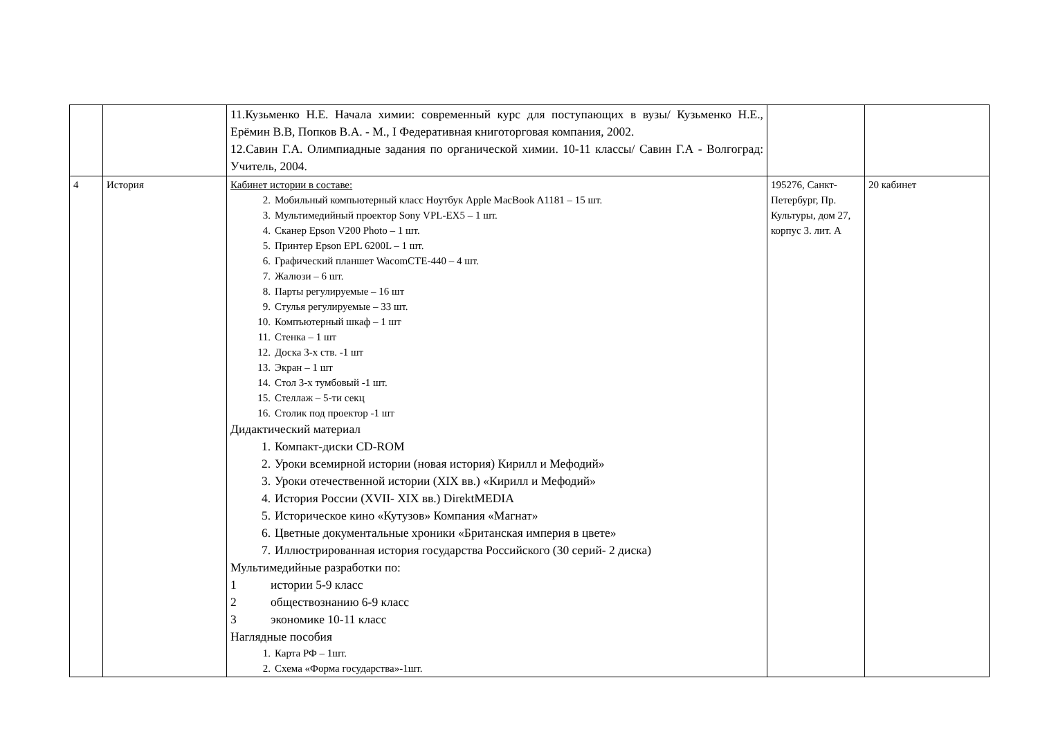| | | 11.Кузьменко Н.Е. Начала химии: современный курс для поступающих в вузы/ Кузьменко Н.Е., Ерёмин В.В, Попков В.А. - М., I Федеративная книготорговая компания, 2002. 12.Савин Г.А. Олимпиадные задания по органической химии. 10-11 классы/ Савин Г.А - Волгоград: Учитель, 2004. | | |
| 4 | История | Кабинет истории в составе: 2. Мобильный компьютерный класс Ноутбук Apple MacBook A1181 – 15 шт. 3. Мультимедийный проектор Sony VPL-EX5 – 1 шт. 4. Сканер Epson V200 Photo – 1 шт. 5. Принтер Epson EPL 6200L – 1 шт. 6. Графический планшет WacomCTE-440 – 4 шт. 7. Жалюзи – 6 шт. 8. Парты регулируемые – 16 шт 9. Стулья регулируемые – 33 шт. 10. Компъютерный шкаф – 1 шт 11. Стенка – 1 шт 12. Доска 3-х ств. -1 шт 13. Экран – 1 шт 14. Стол 3-х тумбовый -1 шт. 15. Стеллаж – 5-ти секц 16. Столик под проектор -1 шт Дидактический материал 1. Компакт-диски CD-ROM 2. Уроки всемирной истории (новая история) Кирилл и Мефодий» 3. Уроки отечественной истории (XIX вв.) «Кирилл и Мефодий» 4. История России (XVII- XIX вв.) DirektMEDIA 5. Историческое кино «Кутузов» Компания «Магнат» 6. Цветные документальные хроники «Британская империя в цвете» 7. Иллюстрированная история государства Российского (30 серий- 2 диска) Мультимедийные разработки по: 1 истории 5-9 класс 2 обществознанию 6-9 класс 3 экономике 10-11 класс Наглядные пособия 1. Карта РФ – 1шт. 2. Схема «Форма государства»-1шт. | 195276, Санкт-Петербург, Пр. Культуры, дом 27, корпус 3. лит. А | 20 кабинет |